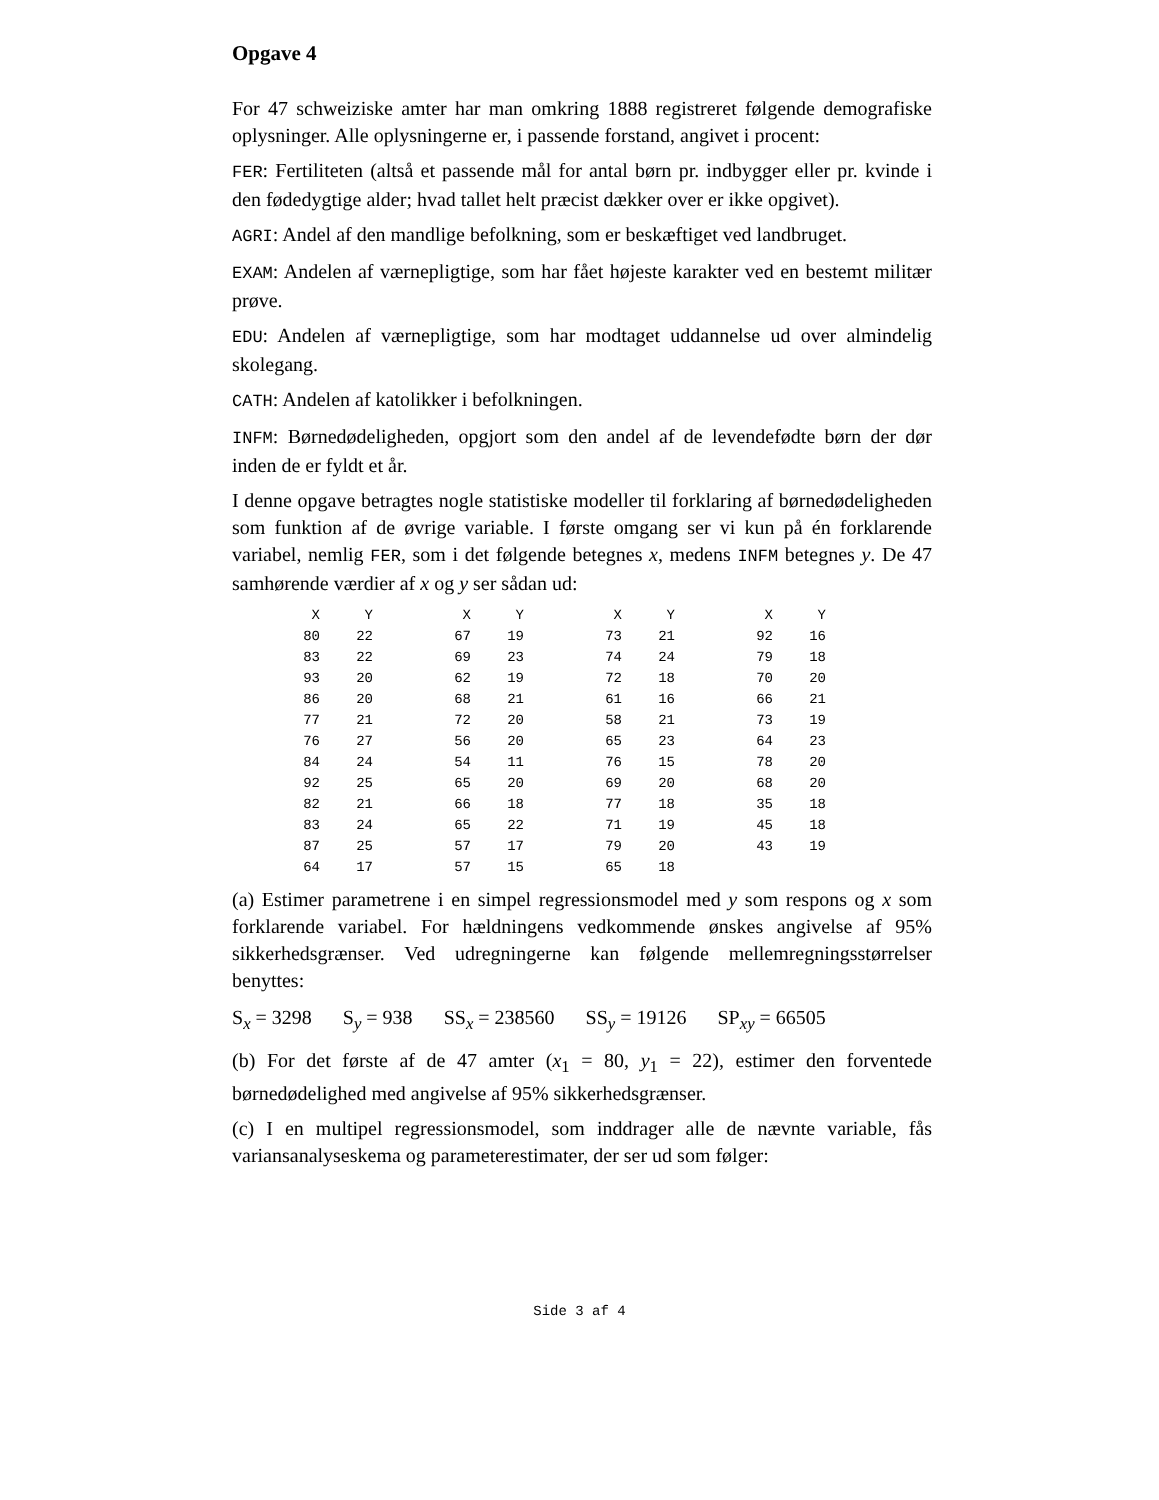Opgave 4
For 47 schweiziske amter har man omkring 1888 registreret følgende demografiske oplysninger. Alle oplysningerne er, i passende forstand, angivet i procent:
FER: Fertiliteten (altså et passende mål for antal børn pr. indbygger eller pr. kvinde i den fødedygtige alder; hvad tallet helt præcist dækker over er ikke opgivet).
AGRI: Andel af den mandlige befolkning, som er beskæftiget ved landbruget.
EXAM: Andelen af værnepligtige, som har fået højeste karakter ved en bestemt militær prøve.
EDU: Andelen af værnepligtige, som har modtaget uddannelse ud over almindelig skolegang.
CATH: Andelen af katolikker i befolkningen.
INFM: Børnedødeligheden, opgjort som den andel af de levendefødte børn der dør inden de er fyldt et år.
I denne opgave betragtes nogle statistiske modeller til forklaring af børnedødeligheden som funktion af de øvrige variable. I første omgang ser vi kun på én forklarende variabel, nemlig FER, som i det følgende betegnes x, medens INFM betegnes y. De 47 samhørende værdier af x og y ser sådan ud:
| X | Y | X | Y | X | Y | X | Y |
| --- | --- | --- | --- | --- | --- | --- | --- |
| 80 | 22 | 67 | 19 | 73 | 21 | 92 | 16 |
| 83 | 22 | 69 | 23 | 74 | 24 | 79 | 18 |
| 93 | 20 | 62 | 19 | 72 | 18 | 70 | 20 |
| 86 | 20 | 68 | 21 | 61 | 16 | 66 | 21 |
| 77 | 21 | 72 | 20 | 58 | 21 | 73 | 19 |
| 76 | 27 | 56 | 20 | 65 | 23 | 64 | 23 |
| 84 | 24 | 54 | 11 | 76 | 15 | 78 | 20 |
| 92 | 25 | 65 | 20 | 69 | 20 | 68 | 20 |
| 82 | 21 | 66 | 18 | 77 | 18 | 35 | 18 |
| 83 | 24 | 65 | 22 | 71 | 19 | 45 | 18 |
| 87 | 25 | 57 | 17 | 79 | 20 | 43 | 19 |
| 64 | 17 | 57 | 15 | 65 | 18 | | |
(a) Estimer parametrene i en simpel regressionsmodel med y som respons og x som forklarende variabel. For hældningens vedkommende ønskes angivelse af 95% sikkerhedsgrænser. Ved udregningerne kan følgende mellemregningsstørrelser benyttes:
S<sub>x</sub> = 3298 S<sub>y</sub> = 938 SS<sub>x</sub> = 238560 SS<sub>y</sub> = 19126 SP<sub>xy</sub> = 66505
(b) For det første af de 47 amter (x<sub>1</sub> = 80, y<sub>1</sub> = 22), estimer den forventede børnedødelighed med angivelse af 95% sikkerhedsgrænser.
(c) I en multipel regressionsmodel, som inddrager alle de nævnte variable, fås variansanalyseskema og parameterestimater, der ser ud som følger:
Side 3 af 4